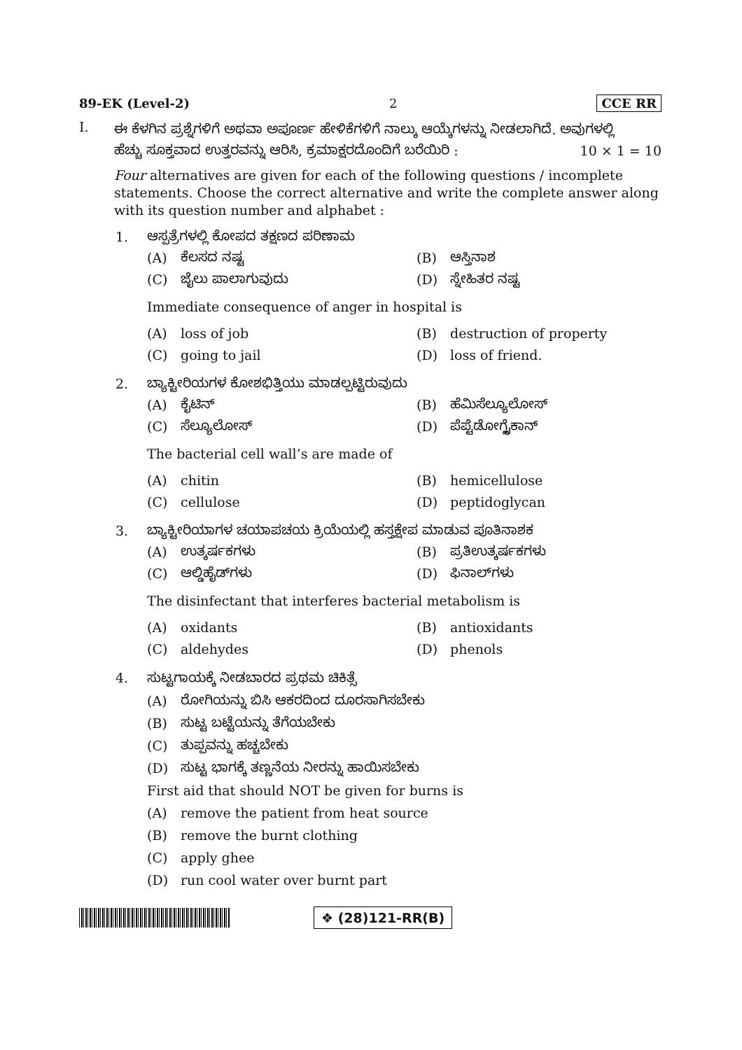89-EK (Level-2) 2 CCE RR
I.
ಈ ಕೆಳಗಿನ ಪ್ರಶ್ನೆಗಳಿಗೆ ಅಥವಾ ಅಪೂರ್ಣ ಹೇಳಿಕೆಗಳಿಗೆ ನಾಲ್ಕು ಆಯ್ಕೆಗಳನ್ನು ನೀಡಲಾಗಿದೆ. ಅವುಗಳಲ್ಲಿ
ಹೆಚ್ಚು ಸೂಕ್ತವಾದ ಉತ್ತರವನ್ನು ಆರಿಸಿ, ಕ್ರಮಾಕ್ಷರದೊಂದಿಗೆ ಬರೆಯಿರಿ : 10 × 1 = 10
Four alternatives are given for each of the following questions / incomplete statements. Choose the correct alternative and write the complete answer along with its question number and alphabet :
1. ಆಸ್ಪತ್ರೆಗಳಲ್ಲಿ ಕೋಪದ ತಕ್ಷಣದ ಪರಿಣಾಮ
(A) ಕೆಲಸದ ನಷ್ಟ
(B) ಆಸ್ತಿನಾಶ
(C) ಜೈಲು ಪಾಲಾಗುವುದು
(D) ಸ್ನೇಹಿತರ ನಷ್ಟ
Immediate consequence of anger in hospital is
(A) loss of job
(B) destruction of property
(C) going to jail
(D) loss of friend.
2. ಬ್ಯಾಕ್ಟೀರಿಯಗಳ ಕೋಶಭಿತ್ತಿಯು ಮಾಡಲ್ಪಟ್ಟಿರುವುದು
(A) ಕೈಟಿನ್
(B) ಹೆಮಿಸೆಲ್ಯೂಲೋಸ್
(C) ಸೆಲ್ಯೂಲೋಸ್
(D) ಪೆಪ್ಟೆಡೋಗ್ಲೈಕಾನ್
The bacterial cell wall’s are made of
(A) chitin
(B) hemicellulose
(C) cellulose
(D) peptidoglycan
3. ಬ್ಯಾಕ್ಟೀರಿಯಾಗಳ ಚಯಾಪಚಯ ಕ್ರಿಯೆಯಲ್ಲಿ ಹಸ್ತಕ್ಷೇಪ ಮಾಡುವ ಪೂತಿನಾಶಕ
(A) ಉತ್ಕರ್ಷಕಗಳು
(B) ಪ್ರತಿಉತ್ಕರ್ಷಕಗಳು
(C) ಆಲ್ಡಿಹೈಡ್‌ಗಳು
(D) ಫಿನಾಲ್‌ಗಳು
The disinfectant that interferes bacterial metabolism is
(A) oxidants
(B) antioxidants
(C) aldehydes
(D) phenols
4.
ಸುಟ್ಟಗಾಯಕ್ಕೆ ನೀಡಬಾರದ ಪ್ರಥಮ ಚಿಕಿತ್ಸೆ
(A) ರೋಗಿಯನ್ನು ಬಿಸಿ ಆಕರದಿಂದ ದೂರಸಾಗಿಸಬೇಕು
(B) ಸುಟ್ಟ ಬಟ್ಟೆಯನ್ನು ತೆಗೆಯಬೇಕು
(C) ತುಪ್ಪವನ್ನು ಹಚ್ಚಬೇಕು
(D) ಸುಟ್ಟ ಭಾಗಕ್ಕೆ ತಣ್ಣನೆಯ ನೀರನ್ನು ಹಾಯಿಸಬೇಕು
First aid that should NOT be given for burns is
(A) remove the patient from heat source
(B) remove the burnt clothing
(C) apply ghee
(D) run cool water over burnt part
❖ (28)121-RR(B)